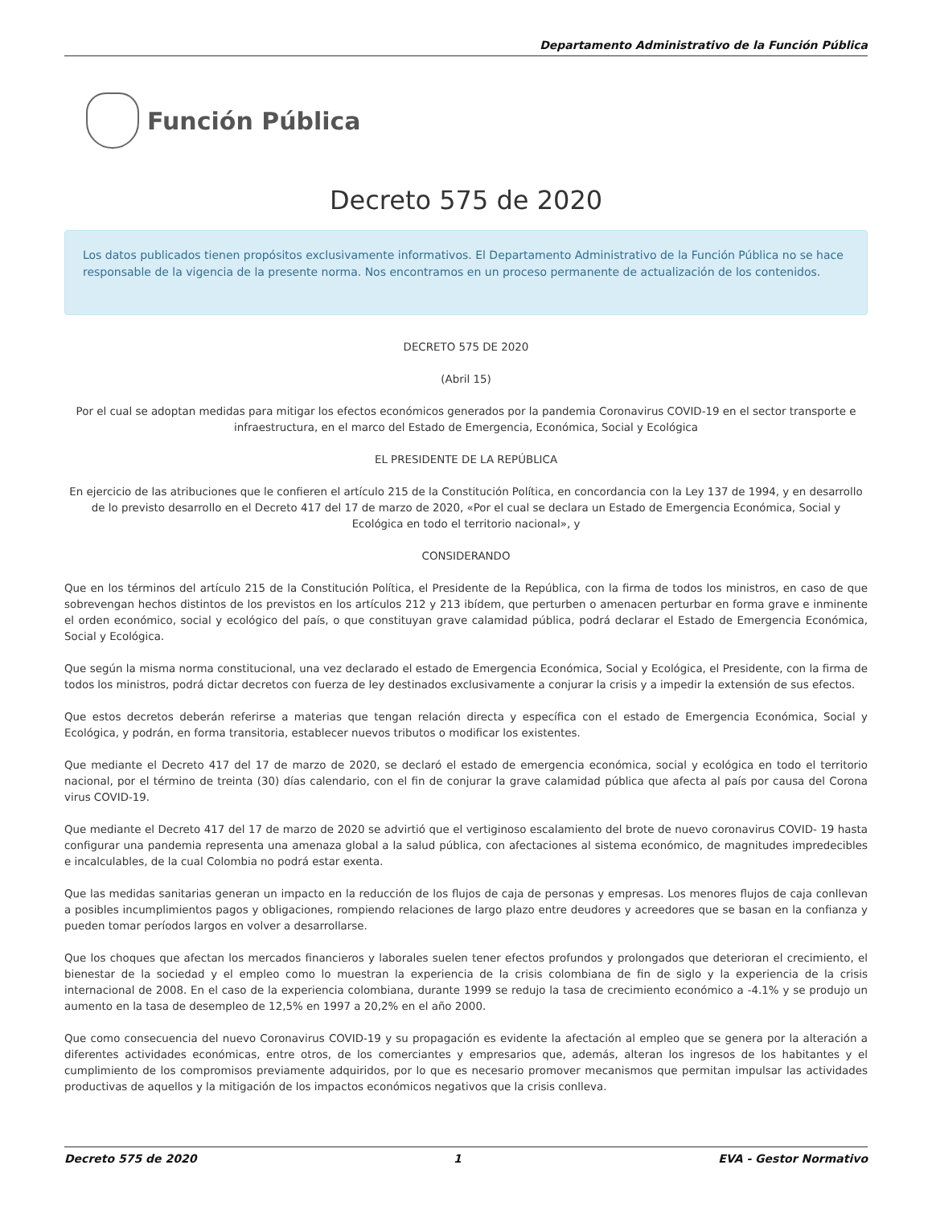Departamento Administrativo de la Función Pública
Función Pública
Decreto 575 de 2020
Los datos publicados tienen propósitos exclusivamente informativos. El Departamento Administrativo de la Función Pública no se hace responsable de la vigencia de la presente norma. Nos encontramos en un proceso permanente de actualización de los contenidos.
DECRETO 575 DE 2020
(Abril 15)
Por el cual se adoptan medidas para mitigar los efectos económicos generados por la pandemia Coronavirus COVID-19 en el sector transporte e infraestructura, en el marco del Estado de Emergencia, Económica, Social y Ecológica
EL PRESIDENTE DE LA REPÚBLICA
En ejercicio de las atribuciones que le confieren el artículo 215 de la Constitución Política, en concordancia con la Ley 137 de 1994, y en desarrollo de lo previsto desarrollo en el Decreto 417 del 17 de marzo de 2020, «Por el cual se declara un Estado de Emergencia Económica, Social y Ecológica en todo el territorio nacional», y
CONSIDERANDO
Que en los términos del artículo 215 de la Constitución Política, el Presidente de la República, con la firma de todos los ministros, en caso de que sobrevengan hechos distintos de los previstos en los artículos 212 y 213 ibídem, que perturben o amenacen perturbar en forma grave e inminente el orden económico, social y ecológico del país, o que constituyan grave calamidad pública, podrá declarar el Estado de Emergencia Económica, Social y Ecológica.
Que según la misma norma constitucional, una vez declarado el estado de Emergencia Económica, Social y Ecológica, el Presidente, con la firma de todos los ministros, podrá dictar decretos con fuerza de ley destinados exclusivamente a conjurar la crisis y a impedir la extensión de sus efectos.
Que estos decretos deberán referirse a materias que tengan relación directa y específica con el estado de Emergencia Económica, Social y Ecológica, y podrán, en forma transitoria, establecer nuevos tributos o modificar los existentes.
Que mediante el Decreto 417 del 17 de marzo de 2020, se declaró el estado de emergencia económica, social y ecológica en todo el territorio nacional, por el término de treinta (30) días calendario, con el fin de conjurar la grave calamidad pública que afecta al país por causa del Corona virus COVID-19.
Que mediante el Decreto 417 del 17 de marzo de 2020 se advirtió que el vertiginoso escalamiento del brote de nuevo coronavirus COVID- 19 hasta configurar una pandemia representa una amenaza global a la salud pública, con afectaciones al sistema económico, de magnitudes impredecibles e incalculables, de la cual Colombia no podrá estar exenta.
Que las medidas sanitarias generan un impacto en la reducción de los flujos de caja de personas y empresas. Los menores flujos de caja conllevan a posibles incumplimientos pagos y obligaciones, rompiendo relaciones de largo plazo entre deudores y acreedores que se basan en la confianza y pueden tomar períodos largos en volver a desarrollarse.
Que los choques que afectan los mercados financieros y laborales suelen tener efectos profundos y prolongados que deterioran el crecimiento, el bienestar de la sociedad y el empleo como lo muestran la experiencia de la crisis colombiana de fin de siglo y la experiencia de la crisis internacional de 2008. En el caso de la experiencia colombiana, durante 1999 se redujo la tasa de crecimiento económico a -4.1% y se produjo un aumento en la tasa de desempleo de 12,5% en 1997 a 20,2% en el año 2000.
Que como consecuencia del nuevo Coronavirus COVID-19 y su propagación es evidente la afectación al empleo que se genera por la alteración a diferentes actividades económicas, entre otros, de los comerciantes y empresarios que, además, alteran los ingresos de los habitantes y el cumplimiento de los compromisos previamente adquiridos, por lo que es necesario promover mecanismos que permitan impulsar las actividades productivas de aquellos y la mitigación de los impactos económicos negativos que la crisis conlleva.
Decreto 575 de 2020 1 EVA - Gestor Normativo